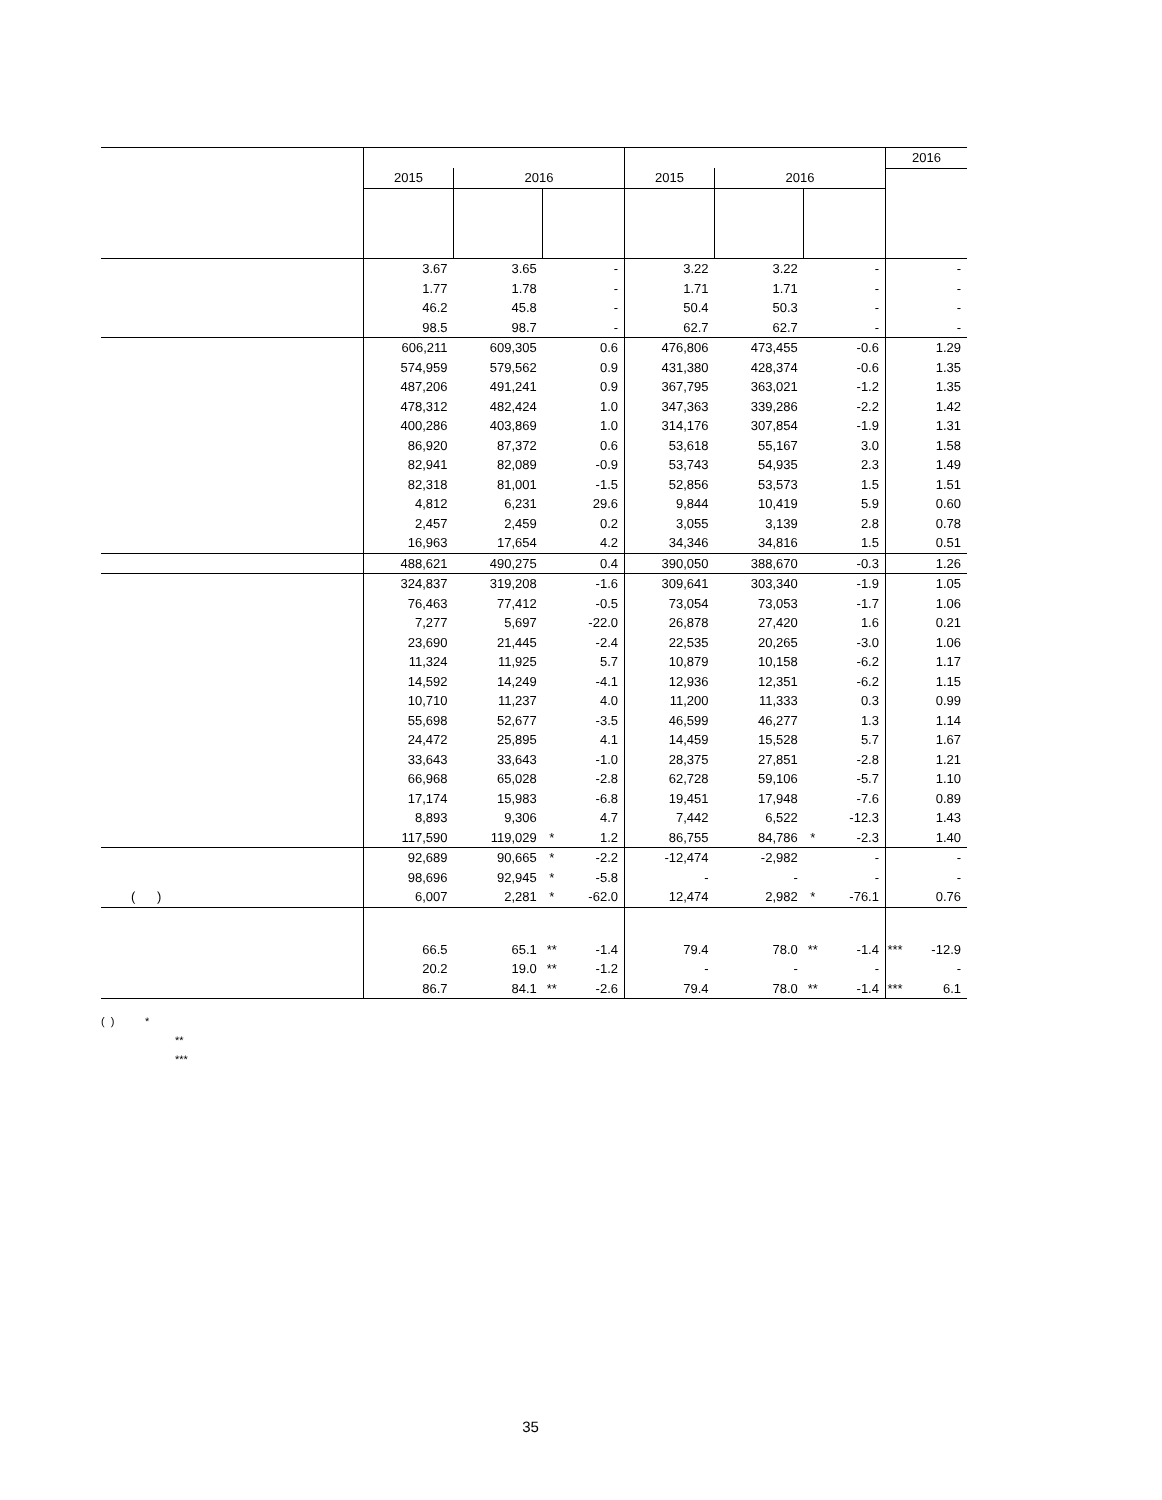| | | | | | | | | | 2016 | |
| | 2015 | 2016 | | | 2015 | 2016 | | | | |
| | 3.67 | 3.65 | | - | 3.22 | 3.22 | | - | | - |
| | 1.77 | 1.78 | | - | 1.71 | 1.71 | | - | | - |
| | 46.2 | 45.8 | | - | 50.4 | 50.3 | | - | | - |
| | 98.5 | 98.7 | | - | 62.7 | 62.7 | | - | | - |
| | 606,211 | 609,305 | | 0.6 | 476,806 | 473,455 | | -0.6 | | 1.29 |
| | 574,959 | 579,562 | | 0.9 | 431,380 | 428,374 | | -0.6 | | 1.35 |
| | 487,206 | 491,241 | | 0.9 | 367,795 | 363,021 | | -1.2 | | 1.35 |
| | 478,312 | 482,424 | | 1.0 | 347,363 | 339,286 | | -2.2 | | 1.42 |
| | 400,286 | 403,869 | | 1.0 | 314,176 | 307,854 | | -1.9 | | 1.31 |
| | 86,920 | 87,372 | | 0.6 | 53,618 | 55,167 | | 3.0 | | 1.58 |
| | 82,941 | 82,089 | | -0.9 | 53,743 | 54,935 | | 2.3 | | 1.49 |
| | 82,318 | 81,001 | | -1.5 | 52,856 | 53,573 | | 1.5 | | 1.51 |
| | 4,812 | 6,231 | | 29.6 | 9,844 | 10,419 | | 5.9 | | 0.60 |
| | 2,457 | 2,459 | | 0.2 | 3,055 | 3,139 | | 2.8 | | 0.78 |
| | 16,963 | 17,654 | | 4.2 | 34,346 | 34,816 | | 1.5 | | 0.51 |
| | 488,621 | 490,275 | | 0.4 | 390,050 | 388,670 | | -0.3 | | 1.26 |
| | 324,837 | 319,208 | | -1.6 | 309,641 | 303,340 | | -1.9 | | 1.05 |
| | 76,463 | 77,412 | | -0.5 | 73,054 | 73,053 | | -1.7 | | 1.06 |
| | 7,277 | 5,697 | | -22.0 | 26,878 | 27,420 | | 1.6 | | 0.21 |
| | 23,690 | 21,445 | | -2.4 | 22,535 | 20,265 | | -3.0 | | 1.06 |
| | 11,324 | 11,925 | | 5.7 | 10,879 | 10,158 | | -6.2 | | 1.17 |
| | 14,592 | 14,249 | | -4.1 | 12,936 | 12,351 | | -6.2 | | 1.15 |
| | 10,710 | 11,237 | | 4.0 | 11,200 | 11,333 | | 0.3 | | 0.99 |
| | 55,698 | 52,677 | | -3.5 | 46,599 | 46,277 | | 1.3 | | 1.14 |
| | 24,472 | 25,895 | | 4.1 | 14,459 | 15,528 | | 5.7 | | 1.67 |
| | 33,643 | 33,643 | | -1.0 | 28,375 | 27,851 | | -2.8 | | 1.21 |
| | 66,968 | 65,028 | | -2.8 | 62,728 | 59,106 | | -5.7 | | 1.10 |
| | 17,174 | 15,983 | | -6.8 | 19,451 | 17,948 | | -7.6 | | 0.89 |
| | 8,893 | 9,306 | | 4.7 | 7,442 | 6,522 | | -12.3 | | 1.43 |
| | 117,590 | 119,029 | * | 1.2 | 86,755 | 84,786 | * | -2.3 | | 1.40 |
| | 92,689 | 90,665 | * | -2.2 | -12,474 | -2,982 | | - | | - |
| | 98,696 | 92,945 | * | -5.8 | - | - | | - | | - |
| ( ) | 6,007 | 2,281 | * | -62.0 | 12,474 | 2,982 | * | -76.1 | | 0.76 |
| | 66.5 | 65.1 | ** | -1.4 | 79.4 | 78.0 | ** | -1.4 | *** | -12.9 |
| | 20.2 | 19.0 | ** | -1.2 | - | - | | - | | - |
| | 86.7 | 84.1 | ** | -2.6 | 79.4 | 78.0 | ** | -1.4 | *** | 6.1 |
( ) *
**
***
35